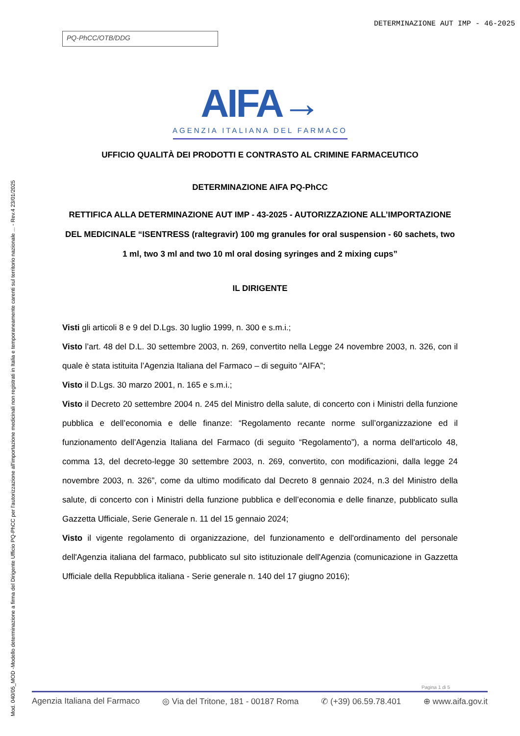DETERMINAZIONE AUT IMP - 46-2025
PQ-PhCC/OTB/DDG
Mod. 040/05_MOD -Modello determinazione a firma del Dirigente Ufficio PQ-PhCC per l'autorizzazione all'importazione medicinali non registrati in Italia e temporaneamente carenti sul territorio nazionale ... - Rev.4 23/01/2025
AIFA→
AGENZIA ITALIANA DEL FARMACO
UFFICIO QUALITÀ DEI PRODOTTI E CONTRASTO AL CRIMINE FARMACEUTICO
DETERMINAZIONE AIFA PQ-PhCC
RETTIFICA ALLA DETERMINAZIONE AUT IMP - 43-2025 - AUTORIZZAZIONE ALL’IMPORTAZIONE DEL MEDICINALE “ISENTRESS (raltegravir) 100 mg granules for oral suspension - 60 sachets, two 1 ml, two 3 ml and two 10 ml oral dosing syringes and 2 mixing cups”
IL DIRIGENTE
Visti gli articoli 8 e 9 del D.Lgs. 30 luglio 1999, n. 300 e s.m.i.;
Visto l’art. 48 del D.L. 30 settembre 2003, n. 269, convertito nella Legge 24 novembre 2003, n. 326, con il quale è stata istituita l’Agenzia Italiana del Farmaco – di seguito “AIFA”;
Visto il D.Lgs. 30 marzo 2001, n. 165 e s.m.i.;
Visto il Decreto 20 settembre 2004 n. 245 del Ministro della salute, di concerto con i Ministri della funzione pubblica e dell’economia e delle finanze: “Regolamento recante norme sull’organizzazione ed il funzionamento dell’Agenzia Italiana del Farmaco (di seguito “Regolamento”), a norma dell'articolo 48, comma 13, del decreto-legge 30 settembre 2003, n. 269, convertito, con modificazioni, dalla legge 24 novembre 2003, n. 326”, come da ultimo modificato dal Decreto 8 gennaio 2024, n.3 del Ministro della salute, di concerto con i Ministri della funzione pubblica e dell’economia e delle finanze, pubblicato sulla Gazzetta Ufficiale, Serie Generale n. 11 del 15 gennaio 2024;
Visto il vigente regolamento di organizzazione, del funzionamento e dell'ordinamento del personale dell'Agenzia italiana del farmaco, pubblicato sul sito istituzionale dell'Agenzia (comunicazione in Gazzetta Ufficiale della Repubblica italiana - Serie generale n. 140 del 17 giugno 2016);
Pagina 1 di 5
Agenzia Italiana del Farmaco ◎ Via del Tritone, 181 - 00187 Roma ✆ (+39) 06.59.78.401 ⊕ www.aifa.gov.it